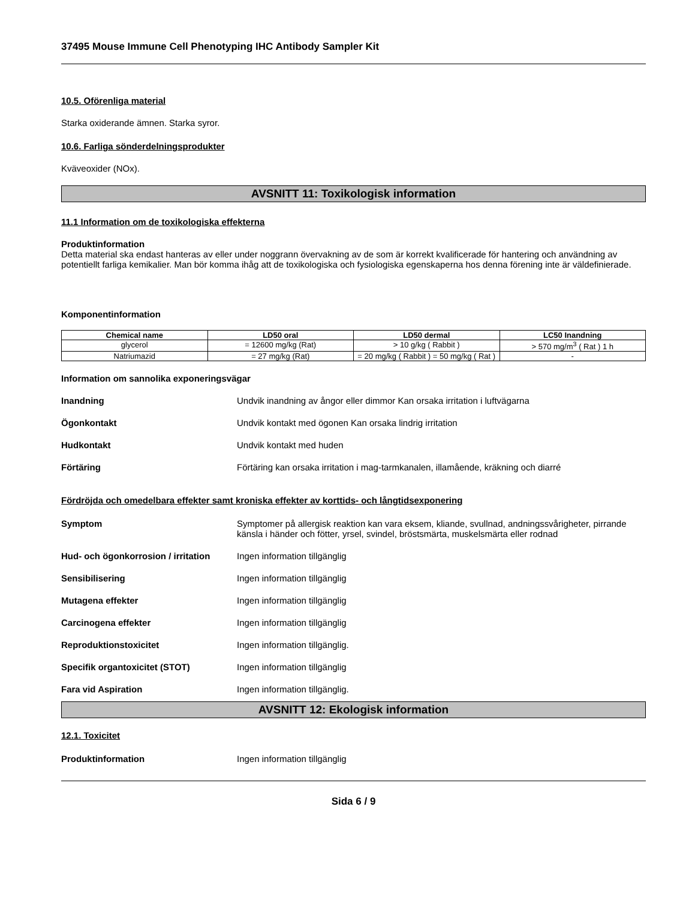37495 Mouse Immune Cell Phenotyping IHC Antibody Sampler Kit
10.5. Oförenliga material
Starka oxiderande ämnen. Starka syror.
10.6. Farliga sönderdelningsprodukter
Kväveoxider (NOx).
AVSNITT 11: Toxikologisk information
11.1 Information om de toxikologiska effekterna
Produktinformation
Detta material ska endast hanteras av eller under noggrann övervakning av de som är korrekt kvalificerade för hantering och användning av potentiellt farliga kemikalier. Man bör komma ihåg att de toxikologiska och fysiologiska egenskaperna hos denna förening inte är väldefinierade.
Komponentinformation
| Chemical name | LD50 oral | LD50 dermal | LC50 Inandning |
| --- | --- | --- | --- |
| glycerol | = 12600 mg/kg (Rat) | > 10 g/kg ( Rabbit ) | > 570 mg/m<sup>3</sup> ( Rat ) 1 h |
| Natriumazid | = 27 mg/kg (Rat) | = 20 mg/kg ( Rabbit ) = 50 mg/kg ( Rat ) | - |
Information om sannolika exponeringsvägar
Inandning Undvik inandning av ångor eller dimmor Kan orsaka irritation i luftvägarna
Ögonkontakt Undvik kontakt med ögonen Kan orsaka lindrig irritation
Hudkontakt Undvik kontakt med huden
Förtäring Förtäring kan orsaka irritation i mag-tarmkanalen, illamående, kräkning och diarré
Fördröjda och omedelbara effekter samt kroniska effekter av korttids- och långtidsexponering
Symptom Symptomer på allergisk reaktion kan vara eksem, kliande, svullnad, andningssvårigheter, pirrande känsla i händer och fötter, yrsel, svindel, bröstsmärta, muskelsmärta eller rodnad
Hud- och ögonkorrosion / irritation Ingen information tillgänglig
Sensibilisering Ingen information tillgänglig
Mutagena effekter Ingen information tillgänglig
Carcinogena effekter Ingen information tillgänglig
Reproduktionstoxicitet Ingen information tillgänglig.
Specifik organtoxicitet (STOT) Ingen information tillgänglig
Fara vid Aspiration Ingen information tillgänglig.
AVSNITT 12: Ekologisk information
12.1. Toxicitet
Produktinformation Ingen information tillgänglig
Sida 6 / 9